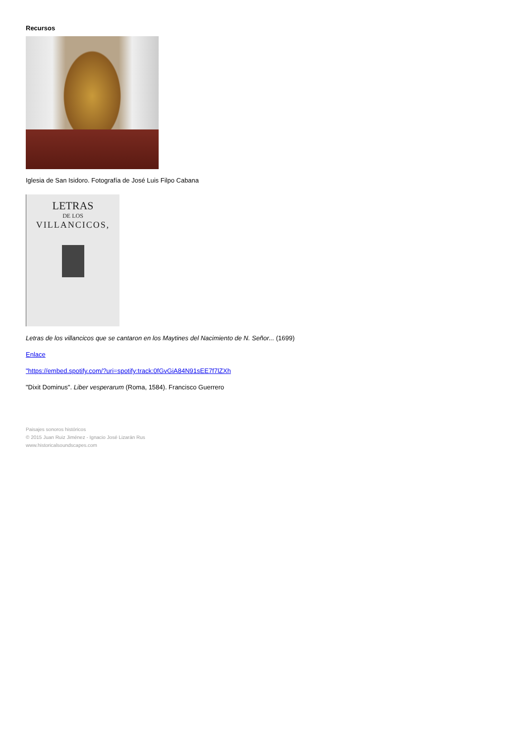Recursos
Iglesia de San Isidoro. Fotografía de José Luis Filpo Cabana
LETRAS
DE LOS
VILLANCICOS,
Letras de los villancicos que se cantaron en los Maytines del Nacimiento de N. Señor... (1699)
Enlace
"https://embed.spotify.com/?uri=spotify:track:0fGvGiA84N91sEE7f7lZXh
"Dixit Dominus". Liber vesperarum (Roma, 1584). Francisco Guerrero
Paisajes sonoros históricos
© 2015 Juan Ruiz Jiménez - Ignacio José Lizarán Rus
www.historicalsoundscapes.com